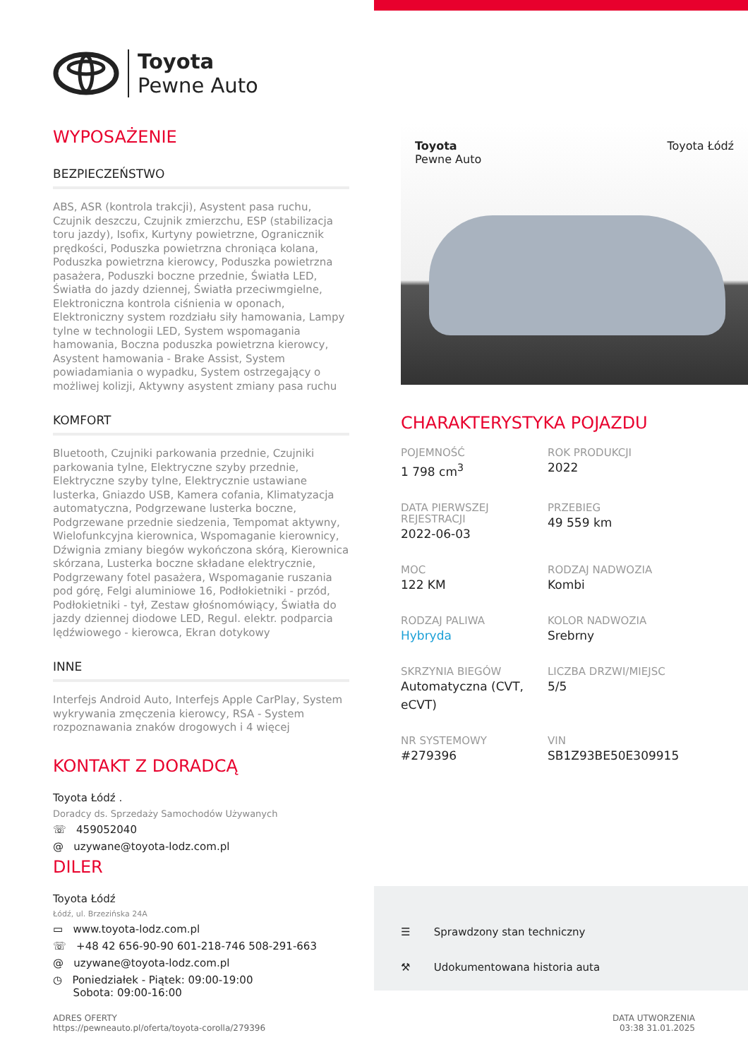Toyota
Pewne Auto
WYPOSAŻENIE
BEZPIECZEŃSTWO
ABS, ASR (kontrola trakcji), Asystent pasa ruchu, Czujnik deszczu, Czujnik zmierzchu, ESP (stabilizacja toru jazdy), Isofix, Kurtyny powietrzne, Ogranicznik prędkości, Poduszka powietrzna chroniąca kolana, Poduszka powietrzna kierowcy, Poduszka powietrzna pasażera, Poduszki boczne przednie, Światła LED, Światła do jazdy dziennej, Światła przeciwmgielne, Elektroniczna kontrola ciśnienia w oponach, Elektroniczny system rozdziału siły hamowania, Lampy tylne w technologii LED, System wspomagania hamowania, Boczna poduszka powietrzna kierowcy, Asystent hamowania - Brake Assist, System powiadamiania o wypadku, System ostrzegający o możliwej kolizji, Aktywny asystent zmiany pasa ruchu
KOMFORT
Bluetooth, Czujniki parkowania przednie, Czujniki parkowania tylne, Elektryczne szyby przednie, Elektryczne szyby tylne, Elektrycznie ustawiane lusterka, Gniazdo USB, Kamera cofania, Klimatyzacja automatyczna, Podgrzewane lusterka boczne, Podgrzewane przednie siedzenia, Tempomat aktywny, Wielofunkcyjna kierownica, Wspomaganie kierownicy, Dźwignia zmiany biegów wykończona skórą, Kierownica skórzana, Lusterka boczne składane elektrycznie, Podgrzewany fotel pasażera, Wspomaganie ruszania pod górę, Felgi aluminiowe 16, Podłokietniki - przód, Podłokietniki - tył, Zestaw głośnomówiący, Światła do jazdy dziennej diodowe LED, Regul. elektr. podparcia lędźwiowego - kierowca, Ekran dotykowy
INNE
Interfejs Android Auto, Interfejs Apple CarPlay, System wykrywania zmęczenia kierowcy, RSA - System rozpoznawania znaków drogowych i 4 więcej
KONTAKT Z DORADCĄ
Toyota Łódź .
Doradcy ds. Sprzedaży Samochodów Używanych
☏ 459052040
@ uzywane@toyota-lodz.com.pl
DILER
Toyota Łódź
Łódź, ul. Brzezińska 24A
▭ www.toyota-lodz.com.pl
☏ +48 42 656-90-90 601-218-746 508-291-663
@ uzywane@toyota-lodz.com.pl
◷ Poniedziałek - Piątek: 09:00-19:00
Sobota: 09:00-16:00
Toyota
Pewne Auto Toyota Łódź
CHARAKTERYSTYKA POJAZDU
POJEMNOŚĆ
1 798 cm<sup>3</sup>
ROK PRODUKCJI
2022
DATA PIERWSZEJ REJESTRACJI
2022-06-03
PRZEBIEG
49 559 km
MOC
122 KM
RODZAJ NADWOZIA
Kombi
RODZAJ PALIWA
Hybryda
KOLOR NADWOZIA
Srebrny
SKRZYNIA BIEGÓW
Automatyczna (CVT, eCVT)
LICZBA DRZWI/MIEJSC
5/5
NR SYSTEMOWY
#279396
VIN
SB1Z93BE50E309915
☰ Sprawdzony stan techniczny
⚒ Udokumentowana historia auta
ADRES OFERTY
https://pewneauto.pl/oferta/toyota-corolla/279396
DATA UTWORZENIA
03:38 31.01.2025